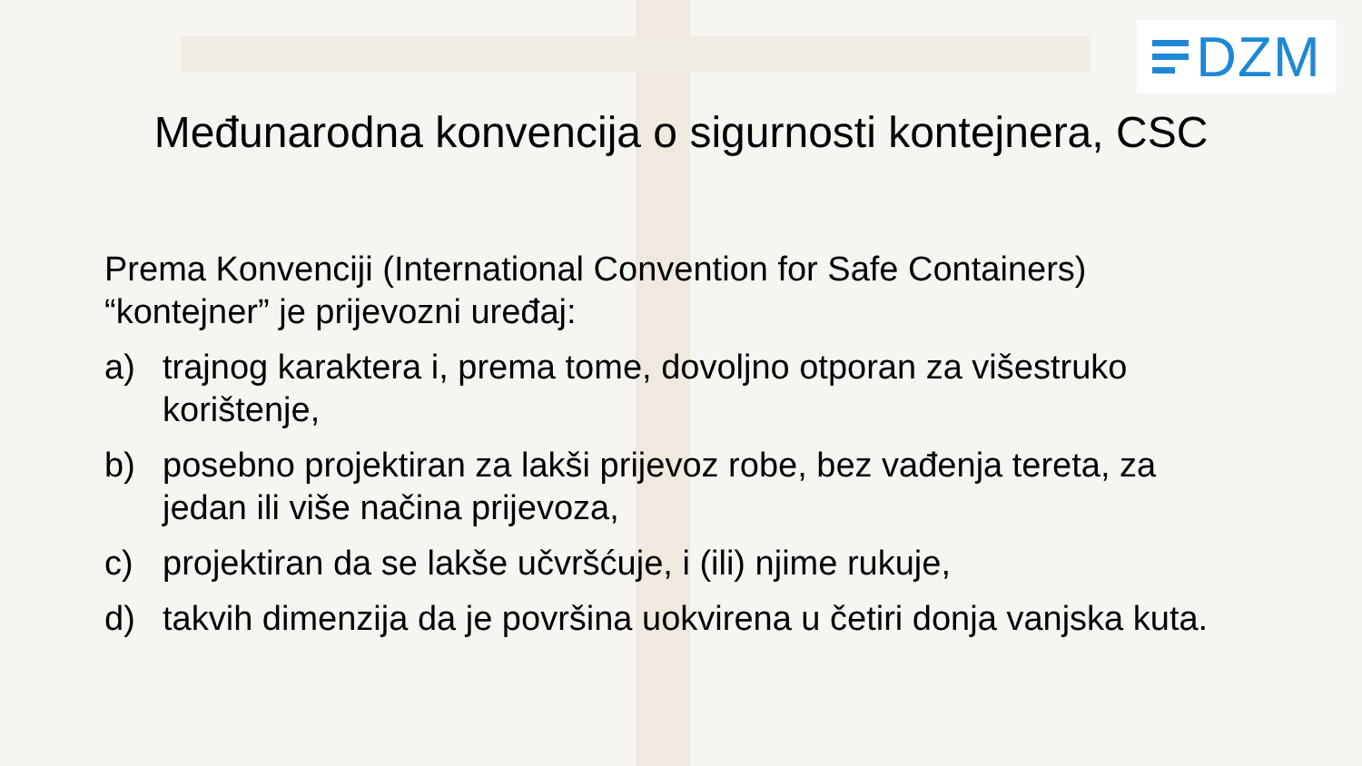DZM
Međunarodna konvencija o sigurnosti kontejnera, CSC
Prema Konvenciji (International Convention for Safe Containers) “kontejner” je prijevozni uređaj:
a) trajnog karaktera i, prema tome, dovoljno otporan za višestruko korištenje,
b) posebno projektiran za lakši prijevoz robe, bez vađenja tereta, za jedan ili više načina prijevoza,
c) projektiran da se lakše učvršćuje, i (ili) njime rukuje,
d) takvih dimenzija da je površina uokvirena u četiri donja vanjska kuta.